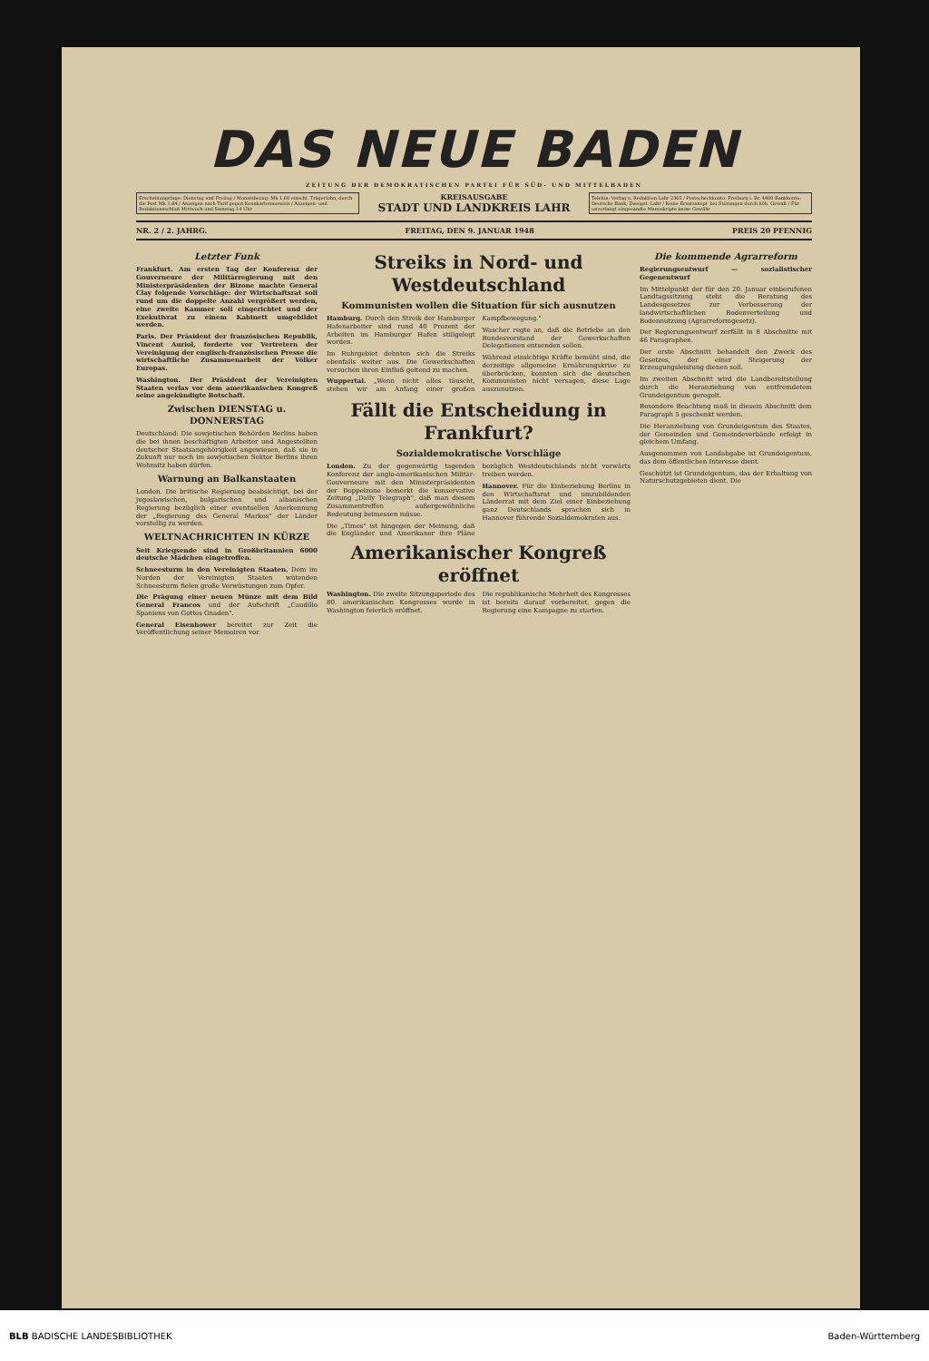DAS NEUE BADEN
ZEITUNG DER DEMOKRATISCHEN PARTEI FÜR SÜD- UND MITTELBADEN
Erscheinungstage: Dienstag und Freitag / Monatsbezug: Mk 1.60 einschl. Trägerlohn, durch die Post Mk 1.84 / Anzeigen nach Tarif gegen Kennkartenausweis / Anzeigen- und Redaktionsschluß Mittwoch und Samstag 14 Uhr
KREISAUSGABE
STADT UND LANDKREIS LAHR
Telefon: Verlag u. Redaktion Lahr 2365 / Postscheckkonto: Freiburg i. Br. 4400 Bankkonto: Deutsche Bank, Zweigst. Lahr / Keine Ersatzanspr. bei Störungen durch höh. Gewalt / Für unverlangt eingesandte Manuskripte keine Gewähr
NR. 2 / 2. JAHRG. FREITAG, DEN 9. JANUAR 1948 PREIS 20 PFENNIG
Letzter Funk
Frankfurt. Am ersten Tag der Konferenz der Gouverneure der Militärregierung mit den Ministerpräsidenten der Bizone machte General Clay folgende Vorschläge: der Wirtschaftsrat soll rund um die doppelte Anzahl vergrößert werden, eine zweite Kammer soll eingerichtet und der Exekutivrat zu einem Kabinett umgebildet werden.
Paris. Der Präsident der französischen Republik, Vincent Auriol, forderte vor Vertretern der Vereinigung der englisch-französischen Presse die wirtschaftliche Zusammenarbeit der Völker Europas.
Washington. Der Präsident der Vereinigten Staaten verlas vor dem amerikanischen Kongreß seine angekündigte Botschaft.
Zwischen DIENSTAG u. DONNERSTAG
Deutschland: Die sowjetischen Behörden Berlins haben die bei ihnen beschäftigten Arbeiter und Angestellten deutscher Staatsangehörigkeit angewiesen, daß sie in Zukunft nur noch im sowjetischen Sektor Berlins ihren Wohnsitz haben dürfen.
Warnung an Balkanstaaten
London. Die britische Regierung beabsichtigt, bei der jugoslawischen, bulgarischen und albanischen Regierung bezüglich einer eventuellen Anerkennung der „Regierung des General Markos" der Länder vorstellig zu werden.
WELTNACHRICHTEN IN KÜRZE
Seit Kriegsende sind in Großbritannien 6000 deutsche Mädchen eingetroffen.
Schneesturm in den Vereinigten Staaten. Dem im Norden der Vereinigten Staaten wütenden Schneesturm fielen große Verwüstungen zum Opfer.
Die Prägung einer neuen Münze mit dem Bild General Francos und der Aufschrift „Caudillo Spaniens von Gottes Gnaden".
General Eisenhower bereitet zur Zeit die Veröffentlichung seiner Memoiren vor.
Streiks in Nord- und Westdeutschland
Kommunisten wollen die Situation für sich ausnutzen
Hamburg. Durch den Streik der Hamburger Hafenarbeiter sind rund 40 Prozent der Arbeiten im Hamburger Hafen stillgelegt worden.
Im Ruhrgebiet dehnten sich die Streiks ebenfalls weiter aus. Die Gewerkschaften versuchen ihren Einfluß geltend zu machen.
Wuppertal. „Wenn nicht alles täuscht, stehen wir am Anfang einer großen Kampfbewegung."
Wascher regte an, daß die Betriebe an den Bundesvorstand der Gewerkschaften Delegationen entsenden sollen.
Während einsichtige Kräfte bemüht sind, die derzeitige allgemeine Ernährungskrise zu überbrücken, konnten sich die deutschen Kommunisten nicht versagen, diese Lage auszunutzen.
Fällt die Entscheidung in Frankfurt?
Sozialdemokratische Vorschläge
London. Zu der gegenwärtig tagenden Konferenz der anglo-amerikanischen Militär-Gouverneure mit den Ministerpräsidenten der Doppelzone bemerkt die konservative Zeitung „Daily Telegraph", daß man diesem Zusammentreffen außergewöhnliche Bedeutung beimessen müsse.
Die „Times" ist hingegen der Meinung, daß die Engländer und Amerikaner ihre Pläne bezüglich Westdeutschlands nicht vorwärts treiben werden.
Hannover. Für die Einbeziehung Berlins in den Wirtschaftsrat und umzubildenden Länderrat mit dem Ziel einer Einbeziehung ganz Deutschlands sprachen sich in Hannover führende Sozialdemokraten aus.
Amerikanischer Kongreß eröffnet
Washington. Die zweite Sitzungsperiode des 80. amerikanischen Kongresses wurde in Washington feierlich eröffnet.
Die republikanische Mehrheit des Kongresses ist bereits darauf vorbereitet, gegen die Regierung eine Kampagne zu starten.
Die kommende Agrarreform
Regierungsentwurf — sozialistischer Gegenentwurf
Im Mittelpunkt der für den 20. Januar einberufenen Landtagssitzung steht die Beratung des Landesgesetzes zur Verbesserung der landwirtschaftlichen Bodenverteilung und Bodennutzung (Agrarreformgesetz).
Der Regierungsentwurf zerfällt in 8 Abschnitte mit 46 Paragraphen.
Der erste Abschnitt behandelt den Zweck des Gesetzes, der einer Steigerung der Erzeugungsleistung dienen soll.
Im zweiten Abschnitt wird die Landbereitstellung durch die Heranziehung von entfremdetem Grundeigentum geregelt.
Besondere Beachtung muß in diesem Abschnitt dem Paragraph 5 geschenkt werden.
Die Heranziehung von Grundeigentum des Staates, der Gemeinden und Gemeindeverbände erfolgt in gleichem Umfang.
Ausgenommen von Landabgabe ist Grundeigentum, das dem öffentlichen Interesse dient.
Geschützt ist Grundeigentum, das der Erhaltung von Naturschutzgebieten dient. Die
BLB BADISCHE LANDESBIBLIOTHEK Baden-Württemberg